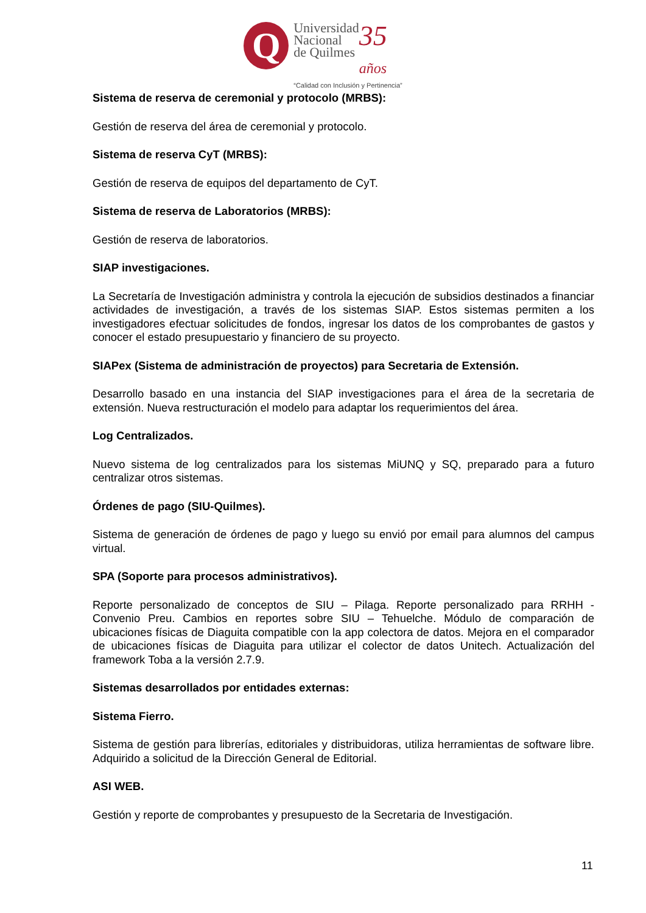Q
Universidad
Nacional
de Quilmes
35
años
“Calidad con Inclusión y Pertinencia”
Sistema de reserva de ceremonial y protocolo (MRBS):
Gestión de reserva del área de ceremonial y protocolo.
Sistema de reserva CyT (MRBS):
Gestión de reserva de equipos del departamento de CyT.
Sistema de reserva de Laboratorios (MRBS):
Gestión de reserva de laboratorios.
SIAP investigaciones.
La Secretaría de Investigación administra y controla la ejecución de subsidios destinados a financiar actividades de investigación, a través de los sistemas SIAP. Estos sistemas permiten a los investigadores efectuar solicitudes de fondos, ingresar los datos de los comprobantes de gastos y conocer el estado presupuestario y financiero de su proyecto.
SIAPex (Sistema de administración de proyectos) para Secretaria de Extensión.
Desarrollo basado en una instancia del SIAP investigaciones para el área de la secretaria de extensión. Nueva restructuración el modelo para adaptar los requerimientos del área.
Log Centralizados.
Nuevo sistema de log centralizados para los sistemas MiUNQ y SQ, preparado para a futuro centralizar otros sistemas.
Órdenes de pago (SIU-Quilmes).
Sistema de generación de órdenes de pago y luego su envió por email para alumnos del campus virtual.
SPA (Soporte para procesos administrativos).
Reporte personalizado de conceptos de SIU – Pilaga. Reporte personalizado para RRHH - Convenio Preu. Cambios en reportes sobre SIU – Tehuelche. Módulo de comparación de ubicaciones físicas de Diaguita compatible con la app colectora de datos. Mejora en el comparador de ubicaciones físicas de Diaguita para utilizar el colector de datos Unitech. Actualización del framework Toba a la versión 2.7.9.
Sistemas desarrollados por entidades externas:
Sistema Fierro.
Sistema de gestión para librerías, editoriales y distribuidoras, utiliza herramientas de software libre. Adquirido a solicitud de la Dirección General de Editorial.
ASI WEB.
Gestión y reporte de comprobantes y presupuesto de la Secretaria de Investigación.
11